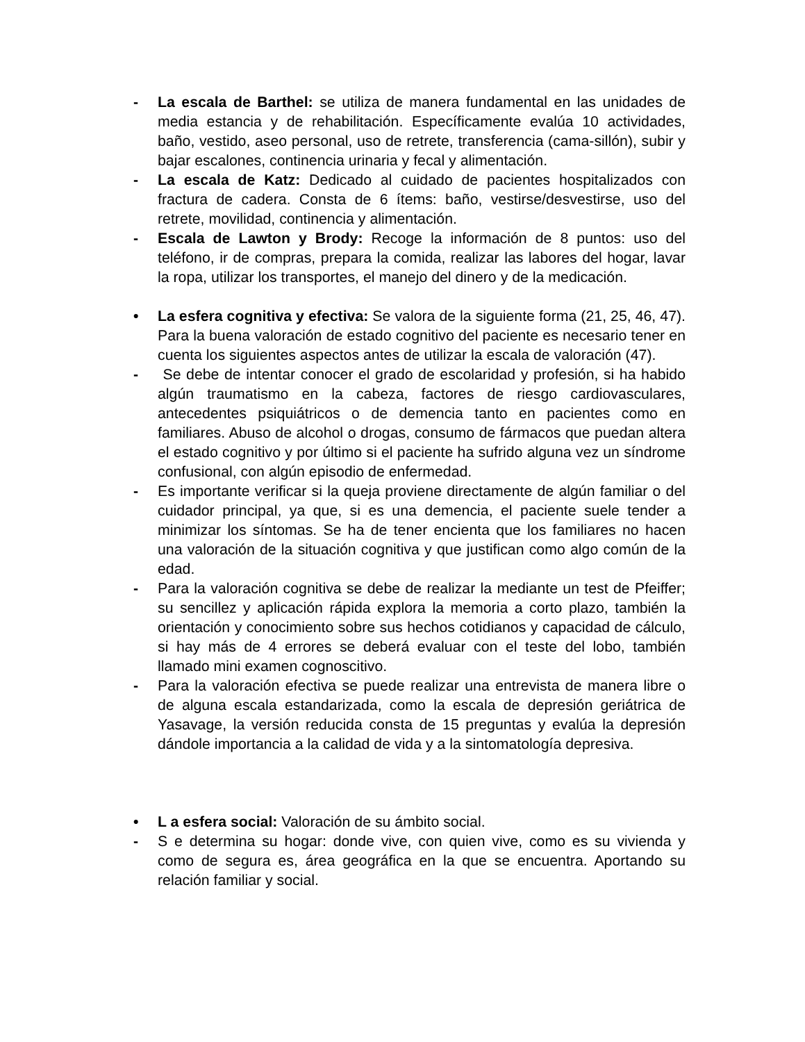- La escala de Barthel: se utiliza de manera fundamental en las unidades de media estancia y de rehabilitación. Específicamente evalúa 10 actividades, baño, vestido, aseo personal, uso de retrete, transferencia (cama-sillón), subir y bajar escalones, continencia urinaria y fecal y alimentación.
- La escala de Katz: Dedicado al cuidado de pacientes hospitalizados con fractura de cadera. Consta de 6 ítems: baño, vestirse/desvestirse, uso del retrete, movilidad, continencia y alimentación.
- Escala de Lawton y Brody: Recoge la información de 8 puntos: uso del teléfono, ir de compras, prepara la comida, realizar las labores del hogar, lavar la ropa, utilizar los transportes, el manejo del dinero y de la medicación.
• La esfera cognitiva y efectiva: Se valora de la siguiente forma (21, 25, 46, 47). Para la buena valoración de estado cognitivo del paciente es necesario tener en cuenta los siguientes aspectos antes de utilizar la escala de valoración (47).
- Se debe de intentar conocer el grado de escolaridad y profesión, si ha habido algún traumatismo en la cabeza, factores de riesgo cardiovasculares, antecedentes psiquiátricos o de demencia tanto en pacientes como en familiares. Abuso de alcohol o drogas, consumo de fármacos que puedan altera el estado cognitivo y por último si el paciente ha sufrido alguna vez un síndrome confusional, con algún episodio de enfermedad.
- Es importante verificar si la queja proviene directamente de algún familiar o del cuidador principal, ya que, si es una demencia, el paciente suele tender a minimizar los síntomas. Se ha de tener encienta que los familiares no hacen una valoración de la situación cognitiva y que justifican como algo común de la edad.
- Para la valoración cognitiva se debe de realizar la mediante un test de Pfeiffer; su sencillez y aplicación rápida explora la memoria a corto plazo, también la orientación y conocimiento sobre sus hechos cotidianos y capacidad de cálculo, si hay más de 4 errores se deberá evaluar con el teste del lobo, también llamado mini examen cognoscitivo.
- Para la valoración efectiva se puede realizar una entrevista de manera libre o de alguna escala estandarizada, como la escala de depresión geriátrica de Yasavage, la versión reducida consta de 15 preguntas y evalúa la depresión dándole importancia a la calidad de vida y a la sintomatología depresiva.
• L a esfera social: Valoración de su ámbito social.
- S e determina su hogar: donde vive, con quien vive, como es su vivienda y como de segura es, área geográfica en la que se encuentra. Aportando su relación familiar y social.